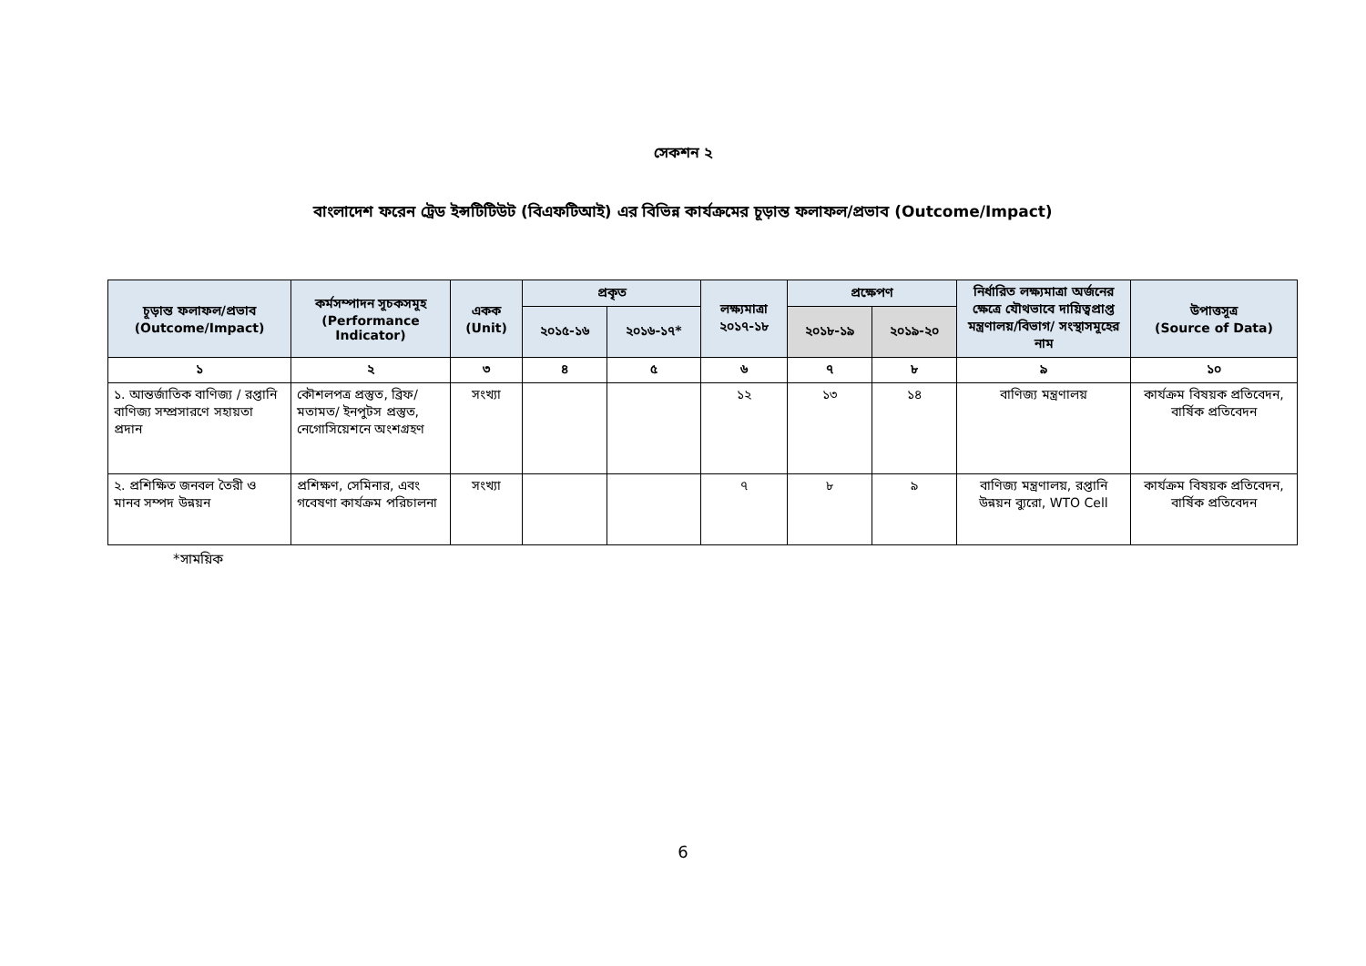সেকশন ২
বাংলাদেশ ফরেন ট্রেড ইন্সটিটিউট (বিএফটিআই) এর বিভিন্ন কার্যক্রমের চূড়ান্ত ফলাফল/প্রভাব (Outcome/Impact)
| চূড়ান্ত ফলাফল/প্রভাব (Outcome/Impact) | কর্মসম্পাদন সূচকসমূহ (Performance Indicator) | একক (Unit) | প্রকৃত | | লক্ষ্যমাত্রা ২০১৭-১৮ | প্রক্ষেপণ | | নির্ধারিত লক্ষ্যমাত্রা অর্জনের ক্ষেত্রে যৌথভাবে দায়িত্বপ্রাপ্ত মন্ত্রণালয়/বিভাগ/ সংস্থাসমূহের নাম | উপাত্তসূত্র (Source of Data) |
| --- | --- | --- | --- | --- | --- | --- | --- | --- | --- |
| | | | ২০১৫-১৬ | ২০১৬-১৭* | | ২০১৮-১৯ | ২০১৯-২০ | | |
| ১ | ২ | ৩ | ৪ | ৫ | ৬ | ৭ | ৮ | ৯ | ১০ |
| ১. আন্তর্জাতিক বাণিজ্য / রপ্তানি বাণিজ্য সম্প্রসারণে সহায়তা প্রদান | কৌশলপত্র প্রস্তুত, ব্রিফ/মতামত/ ইনপুটস প্রস্তুত, নেগোসিয়েশনে অংশগ্রহণ | সংখ্যা | | | ১২ | ১৩ | ১৪ | বাণিজ্য মন্ত্রণালয় | কার্যক্রম বিষয়ক প্রতিবেদন, বার্ষিক প্রতিবেদন |
| ২. প্রশিক্ষিত জনবল তৈরী ও মানব সম্পদ উন্নয়ন | প্রশিক্ষণ, সেমিনার, এবং গবেষণা কার্যক্রম পরিচালনা | সংখ্যা | | | ৭ | ৮ | ৯ | বাণিজ্য মন্ত্রণালয়, রপ্তানি উন্নয়ন ব্যুরো, WTO Cell | কার্যক্রম বিষয়ক প্রতিবেদন, বার্ষিক প্রতিবেদন |
*সাময়িক
6